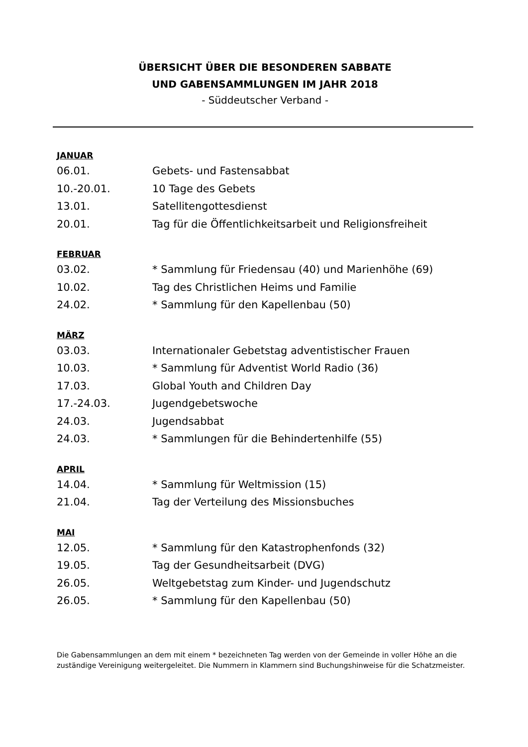ÜBERSICHT ÜBER DIE BESONDEREN SABBATE
UND GABENSAMMLUNGEN IM JAHR 2018
- Süddeutscher Verband -
JANUAR
06.01. Gebets- und Fastensabbat
10.-20.01. 10 Tage des Gebets
13.01. Satellitengottesdienst
20.01. Tag für die Öffentlichkeitsarbeit und Religionsfreiheit
FEBRUAR
03.02. * Sammlung für Friedensau (40) und Marienhöhe (69)
10.02. Tag des Christlichen Heims und Familie
24.02. * Sammlung für den Kapellenbau (50)
MÄRZ
03.03. Internationaler Gebetstag adventistischer Frauen
10.03. * Sammlung für Adventist World Radio (36)
17.03. Global Youth and Children Day
17.-24.03. Jugendgebetswoche
24.03. Jugendsabbat
24.03. * Sammlungen für die Behindertenhilfe (55)
APRIL
14.04. * Sammlung für Weltmission (15)
21.04. Tag der Verteilung des Missionsbuches
MAI
12.05. * Sammlung für den Katastrophenfonds (32)
19.05. Tag der Gesundheitsarbeit (DVG)
26.05. Weltgebetstag zum Kinder- und Jugendschutz
26.05. * Sammlung für den Kapellenbau (50)
Die Gabensammlungen an dem mit einem * bezeichneten Tag werden von der Gemeinde in voller Höhe an die zuständige Vereinigung weitergeleitet. Die Nummern in Klammern sind Buchungshinweise für die Schatzmeister.